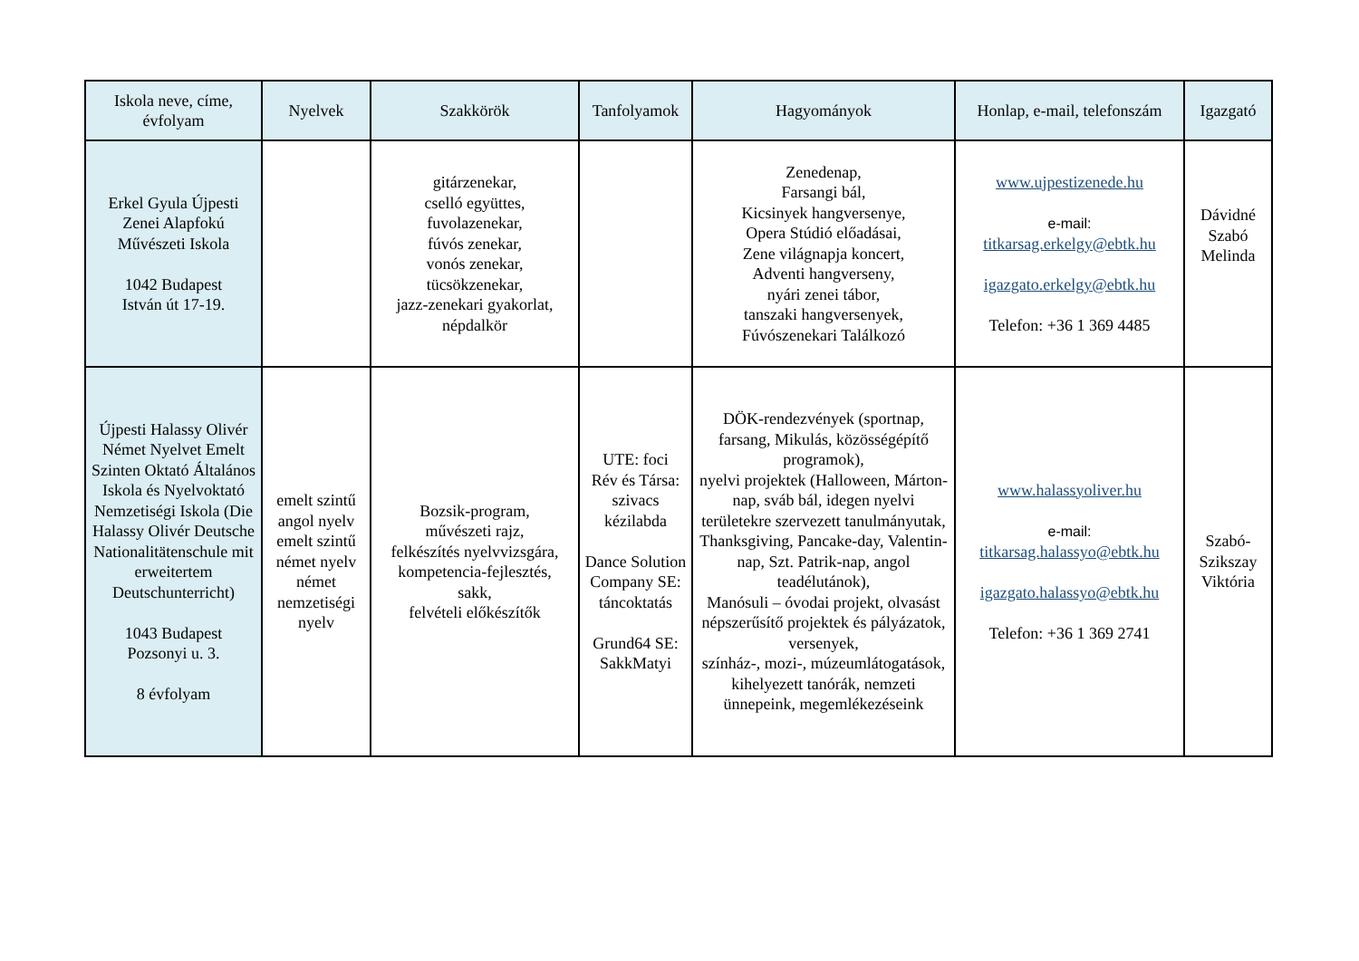| Iskola neve, címe, évfolyam | Nyelvek | Szakkörök | Tanfolyamok | Hagyományok | Honlap, e-mail, telefonszám | Igazgató |
| --- | --- | --- | --- | --- | --- | --- |
| Erkel Gyula Újpesti Zenei Alapfokú Művészeti Iskola 1042 Budapest István út 17-19. | | gitárzenekar, cselló együttes, fuvolazenekar, fúvós zenekar, vonós zenekar, tücsökzenekar, jazz-zenekari gyakorlat, népdalkör | | Zenedenap, Farsangi bál, Kicsinyek hangversenye, Opera Stúdió előadásai, Zene világnapja koncert, Adventi hangverseny, nyári zenei tábor, tanszaki hangversenyek, Fúvószenekari Találkozó | www.ujpestizenede.hu e-mail: titkarsag.erkelgy@ebtk.hu igazgato.erkelgy@ebtk.hu Telefon: +36 1 369 4485 | Dávidné Szabó Melinda |
| Újpesti Halassy Olivér Német Nyelvet Emelt Szinten Oktató Általános Iskola és Nyelvoktató Nemzetiségi Iskola (Die Halassy Olivér Deutsche Nationalitätenschule mit erweitertem Deutschunterricht) 1043 Budapest Pozsonyi u. 3. 8 évfolyam | emelt szintű angol nyelv emelt szintű német nyelv német nemzetiségi nyelv | Bozsik-program, művészeti rajz, felkészítés nyelvvizsgára, kompetencia-fejlesztés, sakk, felvételi előkészítők | UTE: foci Rév és Társa: szivacs kézilabda Dance Solution Company SE: táncoktatás Grund64 SE: SakkMatyi | DÖK-rendezvények (sportnap, farsang, Mikulás, közösségépítő programok), nyelvi projektek (Halloween, Márton-nap, sváb bál, idegen nyelvi területekre szervezett tanulmányutak, Thanksgiving, Pancake-day, Valentin-nap, Szt. Patrik-nap, angol teadélutánok), Manósuli – óvodai projekt, olvasást népszerűsítő projektek és pályázatok, versenyek, színház-, mozi-, múzeumlátogatások, kihelyezett tanórák, nemzeti ünnepeink, megemlékezéseink | www.halassyoliver.hu e-mail: titkarsag.halassyo@ebtk.hu igazgato.halassyo@ebtk.hu Telefon: +36 1 369 2741 | Szabó- Szikszay Viktória |